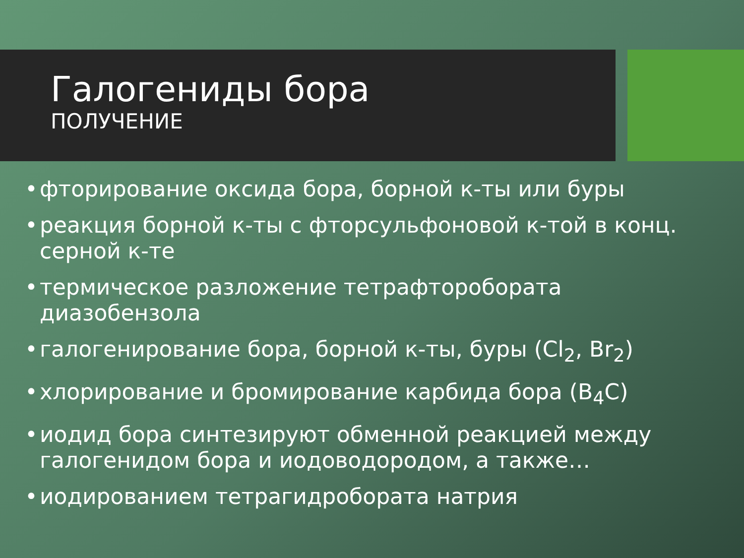Галогениды бора
ПОЛУЧЕНИЕ
• фторирование оксида бора, борной к-ты или буры
• реакция борной к-ты с фторсульфоновой к-той в конц. серной к-те
• термическое разложение тетрафторобората диазобензола
• галогенирование бора, борной к-ты, буры (Cl<sub>2</sub>, Br<sub>2</sub>)
• хлорирование и бромирование карбида бора (B<sub>4</sub>C)
• иодид бора синтезируют обменной реакцией между галогенидом бора и иодоводородом, а также…
• иодированием тетрагидробората натрия